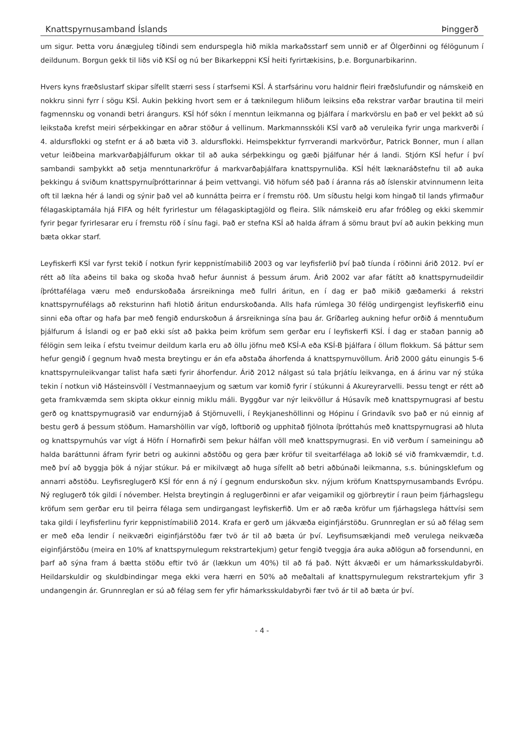Knattspyrnusamband Íslands Þinggerð
um sigur. Þetta voru ánægjuleg tíðindi sem endurspegla hið mikla markaðsstarf sem unnið er af Ölgerðinni og félögunum í deildunum. Borgun gekk til liðs við KSÍ og nú ber Bikarkeppni KSÍ heiti fyrirtækisins, þ.e. Borgunarbikarinn.
Hvers kyns fræðslustarf skipar sífellt stærri sess í starfsemi KSÍ. Á starfsárinu voru haldnir fleiri fræðslufundir og námskeið en nokkru sinni fyrr í sögu KSÍ. Aukin þekking hvort sem er á tæknilegum hliðum leiksins eða rekstrar varðar brautina til meiri fagmennsku og vonandi betri árangurs. KSÍ hóf sókn í menntun leikmanna og þjálfara í markvörslu en það er vel þekkt að sú leikstaða krefst meiri sérþekkingar en aðrar stöður á vellinum. Markmannsskóli KSÍ varð að veruleika fyrir unga markverði í 4. aldursflokki og stefnt er á að bæta við 3. aldursflokki. Heimsþekktur fyrrverandi markvörður, Patrick Bonner, mun í allan vetur leiðbeina markvarðaþjálfurum okkar til að auka sérþekkingu og gæði þjálfunar hér á landi. Stjórn KSÍ hefur í því sambandi samþykkt að setja menntunarkröfur á markvarðaþjálfara knattspyrnuliða. KSÍ hélt læknaráðstefnu til að auka þekkingu á sviðum knattspyrnuíþróttarinnar á þeim vettvangi. Við höfum séð það í áranna rás að íslenskir atvinnumenn leita oft til lækna hér á landi og sýnir það vel að kunnátta þeirra er í fremstu röð. Um síðustu helgi kom hingað til lands yfirmaður félagaskiptamála hjá FIFA og hélt fyrirlestur um félagaskiptagjöld og fleira. Slík námskeið eru afar fróðleg og ekki skemmir fyrir þegar fyrirlesarar eru í fremstu röð í sínu fagi. Það er stefna KSÍ að halda áfram á sömu braut því að aukin þekking mun bæta okkar starf.
Leyfiskerfi KSÍ var fyrst tekið í notkun fyrir keppnistímabilið 2003 og var leyfisferlið því það tíunda í röðinni árið 2012. Því er rétt að líta aðeins til baka og skoða hvað hefur áunnist á þessum árum. Árið 2002 var afar fátítt að knattspyrnudeildir íþróttafélaga væru með endurskoðaða ársreikninga með fullri áritun, en í dag er það mikið gæðamerki á rekstri knattspyrnufélags að reksturinn hafi hlotið áritun endurskoðanda. Alls hafa rúmlega 30 félög undirgengist leyfiskerfið einu sinni eða oftar og hafa þar með fengið endurskoðun á ársreikninga sína þau ár. Gríðarleg aukning hefur orðið á menntuðum þjálfurum á Íslandi og er það ekki síst að þakka þeim kröfum sem gerðar eru í leyfiskerfi KSÍ. Í dag er staðan þannig að félögin sem leika í efstu tveimur deildum karla eru að öllu jöfnu með KSÍ-A eða KSÍ-B þjálfara í öllum flokkum. Sá þáttur sem hefur gengið í gegnum hvað mesta breytingu er án efa aðstaða áhorfenda á knattspyrnuvöllum. Árið 2000 gátu einungis 5-6 knattspyrnuleikvangar talist hafa sæti fyrir áhorfendur. Árið 2012 nálgast sú tala þrjátíu leikvanga, en á árinu var ný stúka tekin í notkun við Hásteinsvöll í Vestmannaeyjum og sætum var komið fyrir í stúkunni á Akureyrarvelli. Þessu tengt er rétt að geta framkvæmda sem skipta okkur einnig miklu máli. Byggður var nýr leikvöllur á Húsavík með knattspyrnugrasi af bestu gerð og knattspyrnugrasið var endurnýjað á Stjörnuvelli, í Reykjaneshöllinni og Hópinu í Grindavík svo það er nú einnig af bestu gerð á þessum stöðum. Hamarshöllin var vígð, loftborið og upphitað fjölnota íþróttahús með knattspyrnugrasi að hluta og knattspyrnuhús var vígt á Höfn í Hornafirði sem þekur hálfan völl með knattspyrnugrasi. En við verðum í sameiningu að halda baráttunni áfram fyrir betri og aukinni aðstöðu og gera þær kröfur til sveitarfélaga að lokið sé við framkvæmdir, t.d. með því að byggja þök á nýjar stúkur. Þá er mikilvægt að huga sífellt að betri aðbúnaði leikmanna, s.s. búningsklefum og annarri aðstöðu. Leyfisreglugerð KSÍ fór enn á ný í gegnum endurskoðun skv. nýjum kröfum Knattspyrnusambands Evrópu. Ný reglugerð tók gildi í nóvember. Helsta breytingin á reglugerðinni er afar veigamikil og gjörbreytir í raun þeim fjárhagslegu kröfum sem gerðar eru til þeirra félaga sem undirgangast leyfiskerfið. Um er að ræða kröfur um fjárhagslega háttvísi sem taka gildi í leyfisferlinu fyrir keppnistímabilið 2014. Krafa er gerð um jákvæða eiginfjárstöðu. Grunnreglan er sú að félag sem er með eða lendir í neikvæðri eiginfjárstöðu fær tvö ár til að bæta úr því. Leyfisumsækjandi með verulega neikvæða eiginfjárstöðu (meira en 10% af knattspyrnulegum rekstrartekjum) getur fengið tveggja ára auka aðlögun að forsendunni, en þarf að sýna fram á bætta stöðu eftir tvö ár (lækkun um 40%) til að fá það. Nýtt ákvæði er um hámarksskuldabyrði. Heildarskuldir og skuldbindingar mega ekki vera hærri en 50% að meðaltali af knattspyrnulegum rekstrartekjum yfir 3 undangengin ár. Grunnreglan er sú að félag sem fer yfir hámarksskuldabyrði fær tvö ár til að bæta úr því.
- 4 -